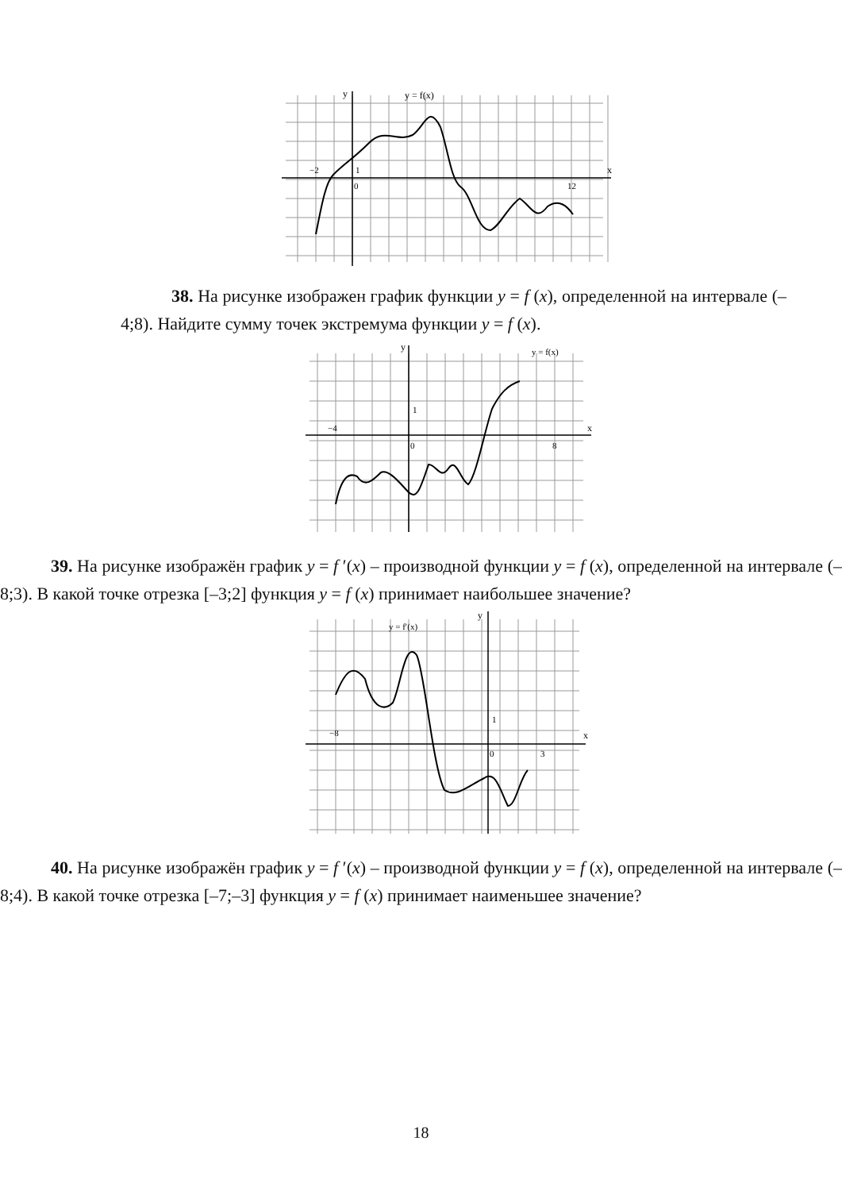y = f(x)
y
x
−2
1
0
12
38. На рисунке изображен график функции y = f (x), определенной на интервале (–4;8). Найдите сумму точек экстремума функции y = f (x).
y = f(x)
y
x
−4
1
0
8
39. На рисунке изображён график y = f ′(x) – производной функции y = f (x), определенной на интервале (–8;3). В какой точке отрезка [–3;2] функция y = f (x) принимает наибольшее значение?
y = f′(x)
y
x
−8
1
0
3
40. На рисунке изображён график y = f ′(x) – производной функции y = f (x), определенной на интервале (–8;4). В какой точке отрезка [–7;–3] функция y = f (x) принимает наименьшее значение?
18